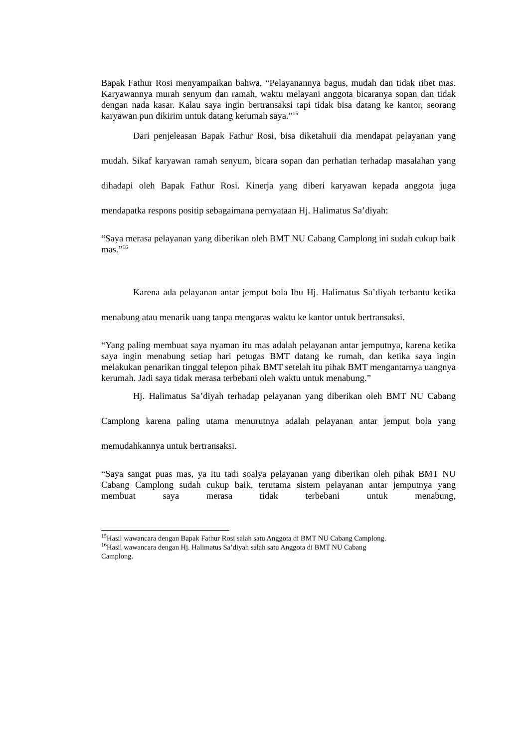Bapak Fathur Rosi menyampaikan bahwa, “Pelayanannya bagus, mudah dan tidak ribet mas. Karyawannya murah senyum dan ramah, waktu melayani anggota bicaranya sopan dan tidak dengan nada kasar. Kalau saya ingin bertransaksi tapi tidak bisa datang ke kantor, seorang karyawan pun dikirim untuk datang kerumah saya.”<sup>15</sup>
Dari penjeleasan Bapak Fathur Rosi, bisa diketahuii dia mendapat pelayanan yang mudah. Sikaf karyawan ramah senyum, bicara sopan dan perhatian terhadap masalahan yang dihadapi oleh Bapak Fathur Rosi. Kinerja yang diberi karyawan kepada anggota juga mendapatka respons positip sebagaimana pernyataan Hj. Halimatus Sa’diyah:
“Saya merasa pelayanan yang diberikan oleh BMT NU Cabang Camplong ini sudah cukup baik mas.”<sup>16</sup>
Karena ada pelayanan antar jemput bola Ibu Hj. Halimatus Sa’diyah terbantu ketika menabung atau menarik uang tanpa menguras waktu ke kantor untuk bertransaksi.
“Yang paling membuat saya nyaman itu mas adalah pelayanan antar jemputnya, karena ketika saya ingin menabung setiap hari petugas BMT datang ke rumah, dan ketika saya ingin melakukan penarikan tinggal telepon pihak BMT setelah itu pihak BMT mengantarnya uangnya kerumah. Jadi saya tidak merasa terbebani oleh waktu untuk menabung.”
Hj. Halimatus Sa’diyah terhadap pelayanan yang diberikan oleh BMT NU Cabang Camplong karena paling utama menurutnya adalah pelayanan antar jemput bola yang memudahkannya untuk bertransaksi.
“Saya sangat puas mas, ya itu tadi soalya pelayanan yang diberikan oleh pihak BMT NU Cabang Camplong sudah cukup baik, terutama sistem pelayanan antar jemputnya yang membuat saya merasa tidak terbebani untuk menabung,
<sup>15</sup> Hasil wawancara dengan Bapak Fathur Rosi salah satu Anggota di BMT NU Cabang Camplong.
<sup>16</sup> Hasil wawancara dengan Hj. Halimatus Sa’diyah salah satu Anggota di BMT NU Cabang
Camplong.